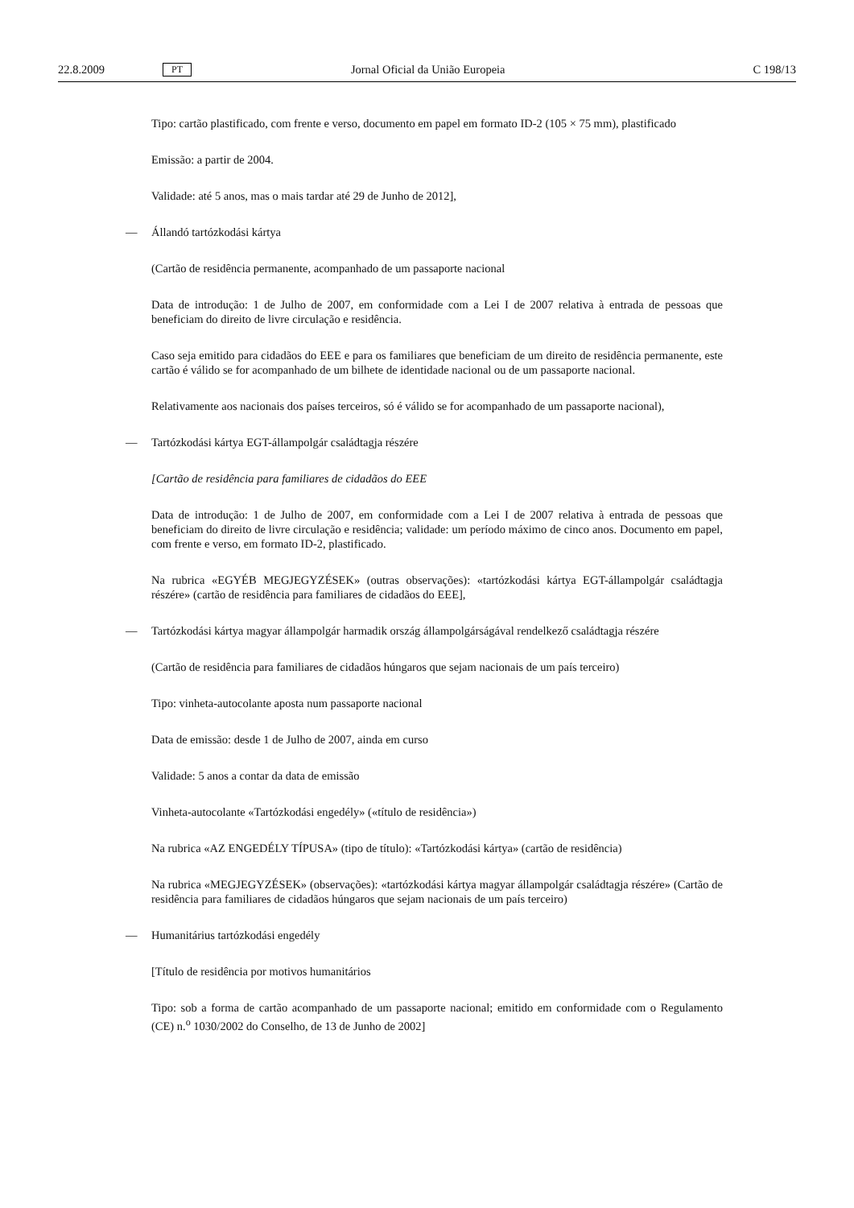22.8.2009 PT Jornal Oficial da União Europeia C 198/13
Tipo: cartão plastificado, com frente e verso, documento em papel em formato ID-2 (105 × 75 mm), plastificado
Emissão: a partir de 2004.
Validade: até 5 anos, mas o mais tardar até 29 de Junho de 2012],
— Állandó tartózkodási kártya
(Cartão de residência permanente, acompanhado de um passaporte nacional
Data de introdução: 1 de Julho de 2007, em conformidade com a Lei I de 2007 relativa à entrada de pessoas que beneficiam do direito de livre circulação e residência.
Caso seja emitido para cidadãos do EEE e para os familiares que beneficiam de um direito de residência permanente, este cartão é válido se for acompanhado de um bilhete de identidade nacional ou de um passaporte nacional.
Relativamente aos nacionais dos países terceiros, só é válido se for acompanhado de um passaporte nacional),
— Tartózkodási kártya EGT-állampolgár családtagja részére
[Cartão de residência para familiares de cidadãos do EEE
Data de introdução: 1 de Julho de 2007, em conformidade com a Lei I de 2007 relativa à entrada de pessoas que beneficiam do direito de livre circulação e residência; validade: um período máximo de cinco anos. Documento em papel, com frente e verso, em formato ID-2, plastificado.
Na rubrica «EGYÉB MEGJEGYZÉSEK» (outras observações): «tartózkodási kártya EGT-állampolgár család­tagja részére» (cartão de residência para familiares de cidadãos do EEE],
— Tartózkodási kártya magyar állampolgár harmadik ország állampolgárságával rendelkező családtagja részére
(Cartão de residência para familiares de cidadãos húngaros que sejam nacionais de um país terceiro)
Tipo: vinheta-autocolante aposta num passaporte nacional
Data de emissão: desde 1 de Julho de 2007, ainda em curso
Validade: 5 anos a contar da data de emissão
Vinheta-autocolante «Tartózkodási engedély» («título de residência»)
Na rubrica «AZ ENGEDÉLY TÍPUSA» (tipo de título): «Tartózkodási kártya» (cartão de residência)
Na rubrica «MEGJEGYZÉSEK» (observações): «tartózkodási kártya magyar állampolgár családtagja részére» (Cartão de residência para familiares de cidadãos húngaros que sejam nacionais de um país terceiro)
— Humanitárius tartózkodási engedély
[Título de residência por motivos humanitários
Tipo: sob a forma de cartão acompanhado de um passaporte nacional; emitido em conformidade com o Regulamento (CE) n.<sup>o</sup> 1030/2002 do Conselho, de 13 de Junho de 2002]